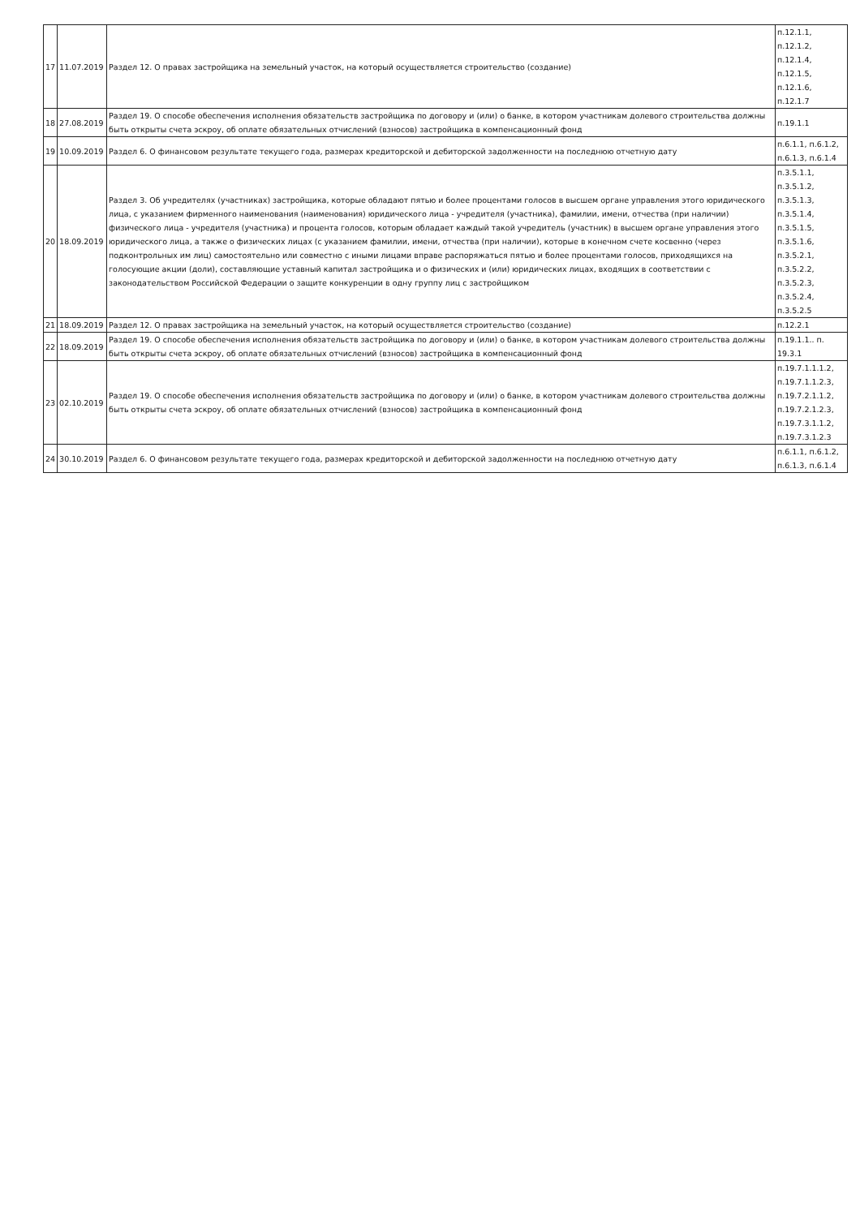| 17 | 11.07.2019 | Раздел 12. О правах застройщика на земельный участок, на который осуществляется строительство (создание) | п.12.1.1, п.12.1.2, п.12.1.4, п.12.1.5, п.12.1.6, п.12.1.7 |
| 18 | 27.08.2019 | Раздел 19. О способе обеспечения исполнения обязательств застройщика по договору и (или) о банке, в котором участникам долевого строительства должны быть открыты счета эскроу, об оплате обязательных отчислений (взносов) застройщика в компенсационный фонд | п.19.1.1 |
| 19 | 10.09.2019 | Раздел 6. О финансовом результате текущего года, размерах кредиторской и дебиторской задолженности на последнюю отчетную дату | п.6.1.1, п.6.1.2, п.6.1.3, п.6.1.4 |
| 20 | 18.09.2019 | Раздел 3. Об учредителях (участниках) застройщика, которые обладают пятью и более процентами голосов в высшем органе управления этого юридического лица, с указанием фирменного наименования (наименования) юридического лица - учредителя (участника), фамилии, имени, отчества (при наличии) физического лица - учредителя (участника) и процента голосов, которым обладает каждый такой учредитель (участник) в высшем органе управления этого юридического лица, а также о физических лицах (с указанием фамилии, имени, отчества (при наличии), которые в конечном счете косвенно (через подконтрольных им лиц) самостоятельно или совместно с иными лицами вправе распоряжаться пятью и более процентами голосов, приходящихся на голосующие акции (доли), составляющие уставный капитал застройщика и о физических и (или) юридических лицах, входящих в соответствии с законодательством Российской Федерации о защите конкуренции в одну группу лиц с застройщиком | п.3.5.1.1, п.3.5.1.2, п.3.5.1.3, п.3.5.1.4, п.3.5.1.5, п.3.5.1.6, п.3.5.2.1, п.3.5.2.2, п.3.5.2.3, п.3.5.2.4, п.3.5.2.5 |
| 21 | 18.09.2019 | Раздел 12. О правах застройщика на земельный участок, на который осуществляется строительство (создание) | п.12.2.1 |
| 22 | 18.09.2019 | Раздел 19. О способе обеспечения исполнения обязательств застройщика по договору и (или) о банке, в котором участникам долевого строительства должны быть открыты счета эскроу, об оплате обязательных отчислений (взносов) застройщика в компенсационный фонд | п.19.1.1.. п. 19.3.1 |
| 23 | 02.10.2019 | Раздел 19. О способе обеспечения исполнения обязательств застройщика по договору и (или) о банке, в котором участникам долевого строительства должны быть открыты счета эскроу, об оплате обязательных отчислений (взносов) застройщика в компенсационный фонд | п.19.7.1.1.1.2, п.19.7.1.1.2.3, п.19.7.2.1.1.2, п.19.7.2.1.2.3, п.19.7.3.1.1.2, п.19.7.3.1.2.3 |
| 24 | 30.10.2019 | Раздел 6. О финансовом результате текущего года, размерах кредиторской и дебиторской задолженности на последнюю отчетную дату | п.6.1.1, п.6.1.2, п.6.1.3, п.6.1.4 |